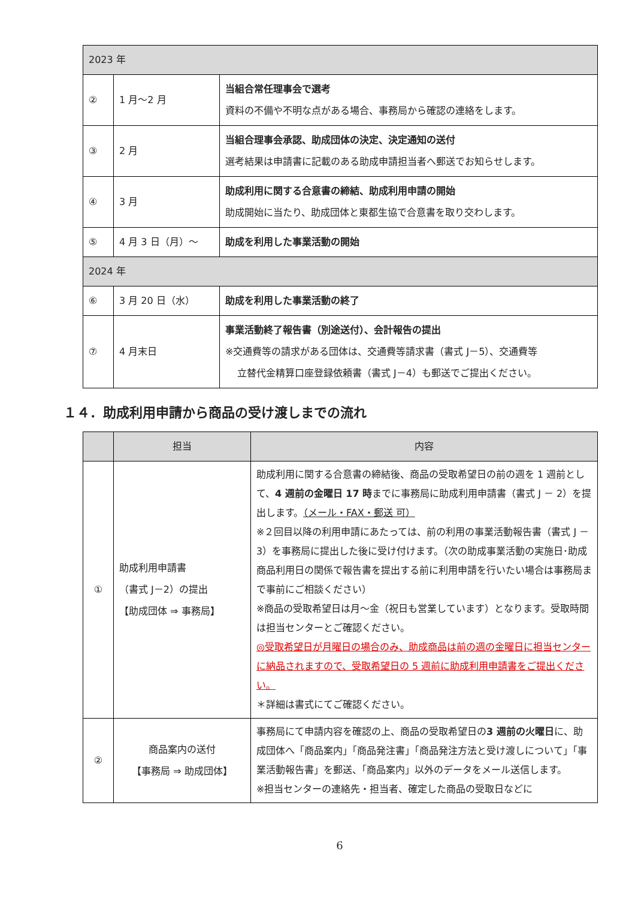| 2023 年 | | |
| --- | --- | --- |
| ② | 1 月～2 月 | 当組合常任理事会で選考 資料の不備や不明な点がある場合、事務局から確認の連絡をします。 |
| ③ | 2 月 | 当組合理事会承認、助成団体の決定、決定通知の送付 選考結果は申請書に記載のある助成申請担当者へ郵送でお知らせします。 |
| ④ | 3 月 | 助成利用に関する合意書の締結、助成利用申請の開始 助成開始に当たり、助成団体と東都生協で合意書を取り交わします。 |
| ⑤ | 4 月 3 日（月）～ | 助成を利用した事業活動の開始 |
| 2024 年 | | |
| ⑥ | 3 月 20 日（水） | 助成を利用した事業活動の終了 |
| ⑦ | 4 月末日 | 事業活動終了報告書（別途送付）、会計報告の提出 ※交通費等の請求がある団体は、交通費等請求書（書式 J－5）、交通費等 立替代金精算口座登録依頼書（書式 J－4）も郵送でご提出ください。 |
１４．助成利用申請から商品の受け渡しまでの流れ
| | 担当 | 内容 |
| --- | --- | --- |
| ① | 助成利用申請書 （書式 J－2）の提出 【助成団体 ⇒ 事務局】 | 助成利用に関する合意書の締結後、商品の受取希望日の前の週を 1 週前として、 4 週前の金曜日 17 時 までに事務局に助成利用申請書（書式 J － 2）を提出します。 （メール・FAX・郵送 可） ※２回目以降の利用申請にあたっては、前の利用の事業活動報告書（書式 J － 3）を事務局に提出した後に受け付けます。（次の助成事業活動の実施日･助成商品利用日の関係で報告書を提出する前に利用申請を行いたい場合は事務局まで事前にご相談ください） ※商品の受取希望日は月～金（祝日も営業しています）となります。受取時間は担当センターとご確認ください。 ◎受取希望日が月曜日の場合のみ、助成商品は前の週の金曜日に担当センターに納品されますので、受取希望日の 5 週前に助成利用申請書をご提出ください。 ＊詳細は書式にてご確認ください。 |
| ② | 商品案内の送付 【事務局 ⇒ 助成団体】 | 事務局にて申請内容を確認の上、商品の受取希望日の 3 週前の火曜日 に、助成団体へ「商品案内」「商品発注書」「商品発注方法と受け渡しについて」「事業活動報告書」を郵送、「商品案内」以外のデータをメール送信します。 ※担当センターの連絡先・担当者、確定した商品の受取日などに |
6